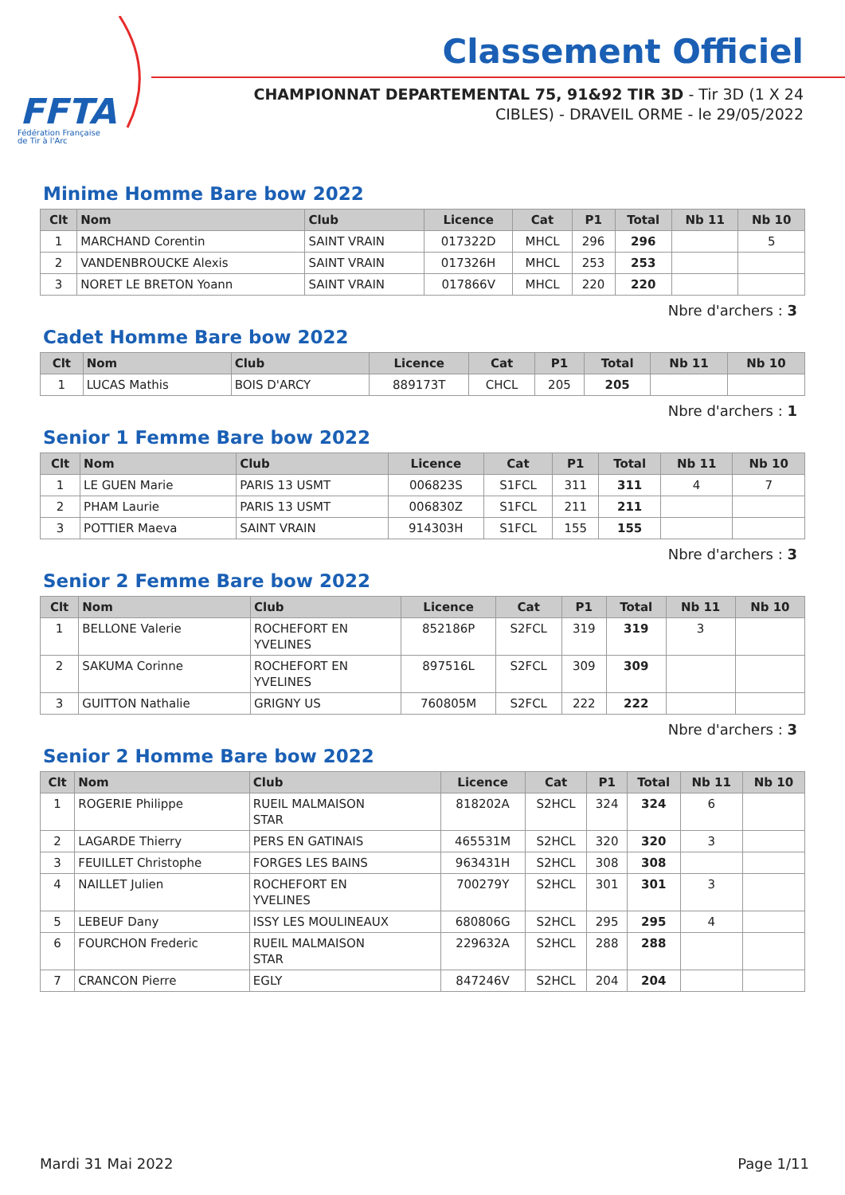FFTA
Fédération Française
de Tir à l'Arc
Classement Officiel
CHAMPIONNAT DEPARTEMENTAL 75, 91&92 TIR 3D - Tir 3D (1 X 24 CIBLES) - DRAVEIL ORME - le 29/05/2022
Minime Homme Bare bow 2022
| Clt | Nom | Club | Licence | Cat | P1 | Total | Nb 11 | Nb 10 |
| --- | --- | --- | --- | --- | --- | --- | --- | --- |
| 1 | MARCHAND Corentin | SAINT VRAIN | 017322D | MHCL | 296 | 296 | | 5 |
| 2 | VANDENBROUCKE Alexis | SAINT VRAIN | 017326H | MHCL | 253 | 253 | | |
| 3 | NORET LE BRETON Yoann | SAINT VRAIN | 017866V | MHCL | 220 | 220 | | |
Nbre d'archers : 3
Cadet Homme Bare bow 2022
| Clt | Nom | Club | Licence | Cat | P1 | Total | Nb 11 | Nb 10 |
| --- | --- | --- | --- | --- | --- | --- | --- | --- |
| 1 | LUCAS Mathis | BOIS D'ARCY | 889173T | CHCL | 205 | 205 | | |
Nbre d'archers : 1
Senior 1 Femme Bare bow 2022
| Clt | Nom | Club | Licence | Cat | P1 | Total | Nb 11 | Nb 10 |
| --- | --- | --- | --- | --- | --- | --- | --- | --- |
| 1 | LE GUEN Marie | PARIS 13 USMT | 006823S | S1FCL | 311 | 311 | 4 | 7 |
| 2 | PHAM Laurie | PARIS 13 USMT | 006830Z | S1FCL | 211 | 211 | | |
| 3 | POTTIER Maeva | SAINT VRAIN | 914303H | S1FCL | 155 | 155 | | |
Nbre d'archers : 3
Senior 2 Femme Bare bow 2022
| Clt | Nom | Club | Licence | Cat | P1 | Total | Nb 11 | Nb 10 |
| --- | --- | --- | --- | --- | --- | --- | --- | --- |
| 1 | BELLONE Valerie | ROCHEFORT EN YVELINES | 852186P | S2FCL | 319 | 319 | 3 | |
| 2 | SAKUMA Corinne | ROCHEFORT EN YVELINES | 897516L | S2FCL | 309 | 309 | | |
| 3 | GUITTON Nathalie | GRIGNY US | 760805M | S2FCL | 222 | 222 | | |
Nbre d'archers : 3
Senior 2 Homme Bare bow 2022
| Clt | Nom | Club | Licence | Cat | P1 | Total | Nb 11 | Nb 10 |
| --- | --- | --- | --- | --- | --- | --- | --- | --- |
| 1 | ROGERIE Philippe | RUEIL MALMAISON STAR | 818202A | S2HCL | 324 | 324 | 6 | |
| 2 | LAGARDE Thierry | PERS EN GATINAIS | 465531M | S2HCL | 320 | 320 | 3 | |
| 3 | FEUILLET Christophe | FORGES LES BAINS | 963431H | S2HCL | 308 | 308 | | |
| 4 | NAILLET Julien | ROCHEFORT EN YVELINES | 700279Y | S2HCL | 301 | 301 | 3 | |
| 5 | LEBEUF Dany | ISSY LES MOULINEAUX | 680806G | S2HCL | 295 | 295 | 4 | |
| 6 | FOURCHON Frederic | RUEIL MALMAISON STAR | 229632A | S2HCL | 288 | 288 | | |
| 7 | CRANCON Pierre | EGLY | 847246V | S2HCL | 204 | 204 | | |
Mardi 31 Mai 2022 Page 1/11